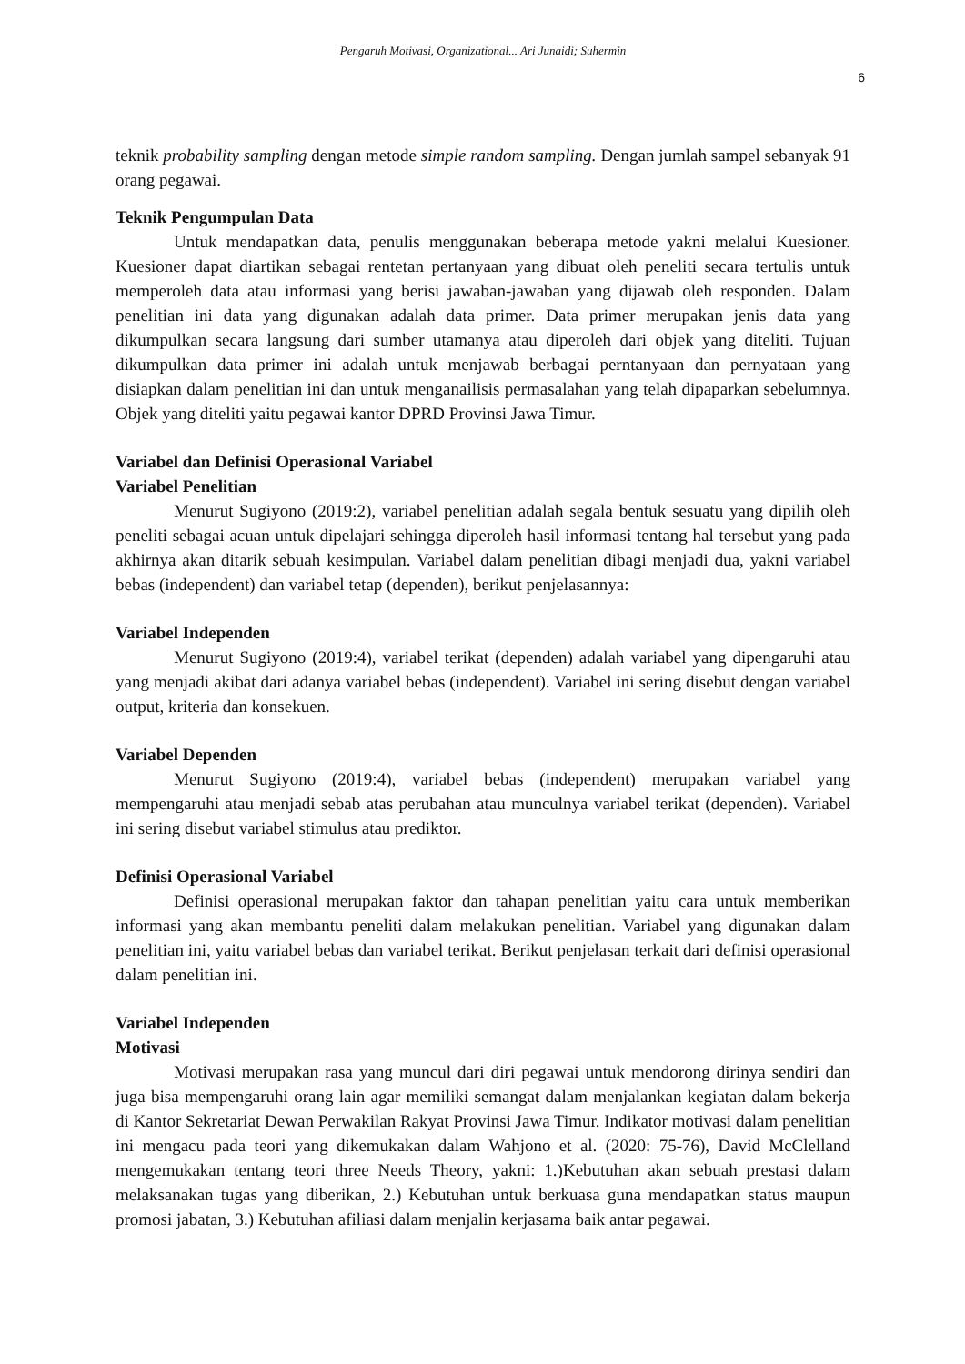Pengaruh Motivasi, Organizational... Ari Junaidi; Suhermin
6
teknik probability sampling dengan metode simple random sampling. Dengan jumlah sampel sebanyak 91 orang pegawai.
Teknik Pengumpulan Data
Untuk mendapatkan data, penulis menggunakan beberapa metode yakni melalui Kuesioner. Kuesioner dapat diartikan sebagai rentetan pertanyaan yang dibuat oleh peneliti secara tertulis untuk memperoleh data atau informasi yang berisi jawaban-jawaban yang dijawab oleh responden. Dalam penelitian ini data yang digunakan adalah data primer. Data primer merupakan jenis data yang dikumpulkan secara langsung dari sumber utamanya atau diperoleh dari objek yang diteliti. Tujuan dikumpulkan data primer ini adalah untuk menjawab berbagai perntanyaan dan pernyataan yang disiapkan dalam penelitian ini dan untuk menganailisis permasalahan yang telah dipaparkan sebelumnya. Objek yang diteliti yaitu pegawai kantor DPRD Provinsi Jawa Timur.
Variabel dan Definisi Operasional Variabel
Variabel Penelitian
Menurut Sugiyono (2019:2), variabel penelitian adalah segala bentuk sesuatu yang dipilih oleh peneliti sebagai acuan untuk dipelajari sehingga diperoleh hasil informasi tentang hal tersebut yang pada akhirnya akan ditarik sebuah kesimpulan. Variabel dalam penelitian dibagi menjadi dua, yakni variabel bebas (independent) dan variabel tetap (dependen), berikut penjelasannya:
Variabel Independen
Menurut Sugiyono (2019:4), variabel terikat (dependen) adalah variabel yang dipengaruhi atau yang menjadi akibat dari adanya variabel bebas (independent). Variabel ini sering disebut dengan variabel output, kriteria dan konsekuen.
Variabel Dependen
Menurut Sugiyono (2019:4), variabel bebas (independent) merupakan variabel yang mempengaruhi atau menjadi sebab atas perubahan atau munculnya variabel terikat (dependen). Variabel ini sering disebut variabel stimulus atau prediktor.
Definisi Operasional Variabel
Definisi operasional merupakan faktor dan tahapan penelitian yaitu cara untuk memberikan informasi yang akan membantu peneliti dalam melakukan penelitian. Variabel yang digunakan dalam penelitian ini, yaitu variabel bebas dan variabel terikat. Berikut penjelasan terkait dari definisi operasional dalam penelitian ini.
Variabel Independen
Motivasi
Motivasi merupakan rasa yang muncul dari diri pegawai untuk mendorong dirinya sendiri dan juga bisa mempengaruhi orang lain agar memiliki semangat dalam menjalankan kegiatan dalam bekerja di Kantor Sekretariat Dewan Perwakilan Rakyat Provinsi Jawa Timur. Indikator motivasi dalam penelitian ini mengacu pada teori yang dikemukakan dalam Wahjono et al. (2020: 75-76), David McClelland mengemukakan tentang teori three Needs Theory, yakni: 1.)Kebutuhan akan sebuah prestasi dalam melaksanakan tugas yang diberikan, 2.) Kebutuhan untuk berkuasa guna mendapatkan status maupun promosi jabatan, 3.) Kebutuhan afiliasi dalam menjalin kerjasama baik antar pegawai.